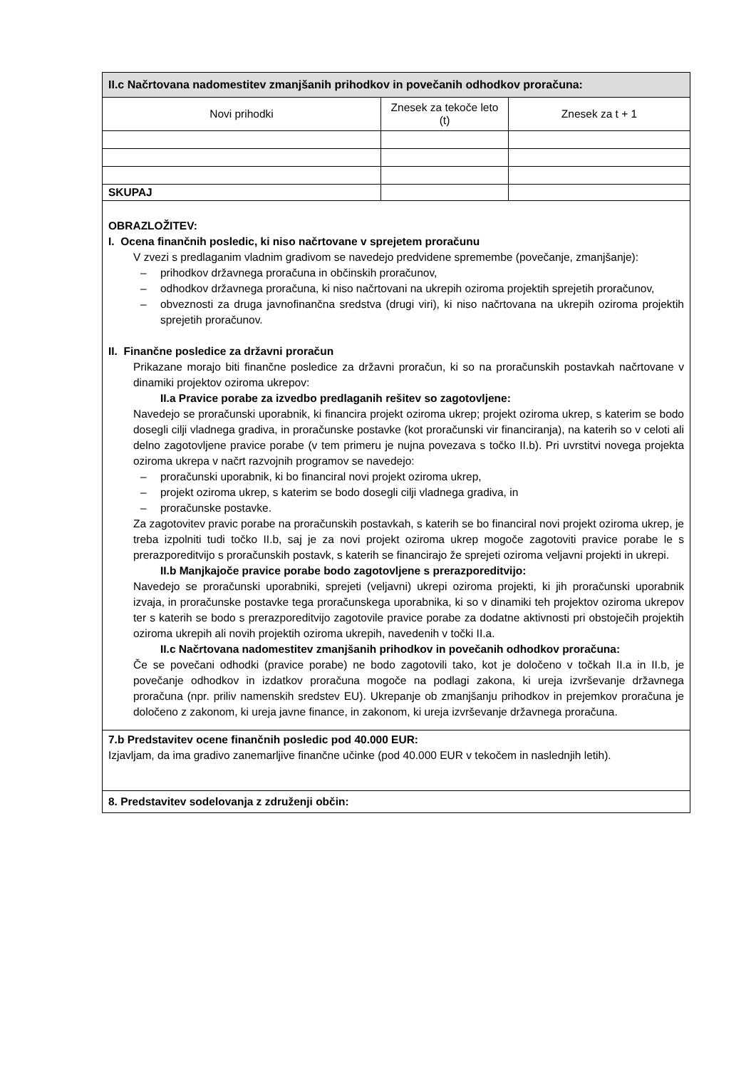| II.c Načrtovana nadomestitev zmanjšanih prihodkov in povečanih odhodkov proračuna: | | |
| --- | --- | --- |
| Novi prihodki | Znesek za tekoče leto (t) | Znesek za t + 1 |
| SKUPAJ | | |
| OBRAZLOŽITEV: I. Ocena finančnih posledic, ki niso načrtovane v sprejetem proračunu V zvezi s predlaganim vladnim gradivom se navedejo predvidene spremembe (povečanje, zmanjšanje): – prihodkov državnega proračuna in občinskih proračunov, – odhodkov državnega proračuna, ki niso načrtovani na ukrepih oziroma projektih sprejetih proračunov, – obveznosti za druga javnofinančna sredstva (drugi viri), ki niso načrtovana na ukrepih oziroma projektih sprejetih proračunov. II. Finančne posledice za državni proračun Prikazane morajo biti finančne posledice za državni proračun, ki so na proračunskih postavkah načrtovane v dinamiki projektov oziroma ukrepov: II.a Pravice porabe za izvedbo predlaganih rešitev so zagotovljene: Navedejo se proračunski uporabnik, ki financira projekt oziroma ukrep; projekt oziroma ukrep, s katerim se bodo dosegli cilji vladnega gradiva, in proračunske postavke (kot proračunski vir financiranja), na katerih so v celoti ali delno zagotovljene pravice porabe (v tem primeru je nujna povezava s točko II.b). Pri uvrstitvi novega projekta oziroma ukrepa v načrt razvojnih programov se navedejo: – proračunski uporabnik, ki bo financiral novi projekt oziroma ukrep, – projekt oziroma ukrep, s katerim se bodo dosegli cilji vladnega gradiva, in – proračunske postavke. Za zagotovitev pravic porabe na proračunskih postavkah, s katerih se bo financiral novi projekt oziroma ukrep, je treba izpolniti tudi točko II.b, saj je za novi projekt oziroma ukrep mogoče zagotoviti pravice porabe le s prerazporeditvijo s proračunskih postavk, s katerih se financirajo že sprejeti oziroma veljavni projekti in ukrepi. II.b Manjkajoče pravice porabe bodo zagotovljene s prerazporeditvijo: Navedejo se proračunski uporabniki, sprejeti (veljavni) ukrepi oziroma projekti, ki jih proračunski uporabnik izvaja, in proračunske postavke tega proračunskega uporabnika, ki so v dinamiki teh projektov oziroma ukrepov ter s katerih se bodo s prerazporeditvijo zagotovile pravice porabe za dodatne aktivnosti pri obstoječih projektih oziroma ukrepih ali novih projektih oziroma ukrepih, navedenih v točki II.a. II.c Načrtovana nadomestitev zmanjšanih prihodkov in povečanih odhodkov proračuna: Če se povečani odhodki (pravice porabe) ne bodo zagotovili tako, kot je določeno v točkah II.a in II.b, je povečanje odhodkov in izdatkov proračuna mogoče na podlagi zakona, ki ureja izvrševanje državnega proračuna (npr. priliv namenskih sredstev EU). Ukrepanje ob zmanjšanju prihodkov in prejemkov proračuna je določeno z zakonom, ki ureja javne finance, in zakonom, ki ureja izvrševanje državnega proračuna. | | |
| 7.b Predstavitev ocene finančnih posledic pod 40.000 EUR: Izjavljam, da ima gradivo zanemarljive finančne učinke (pod 40.000 EUR v tekočem in naslednjih letih). | | |
| 8. Predstavitev sodelovanja z združenji občin: | | |